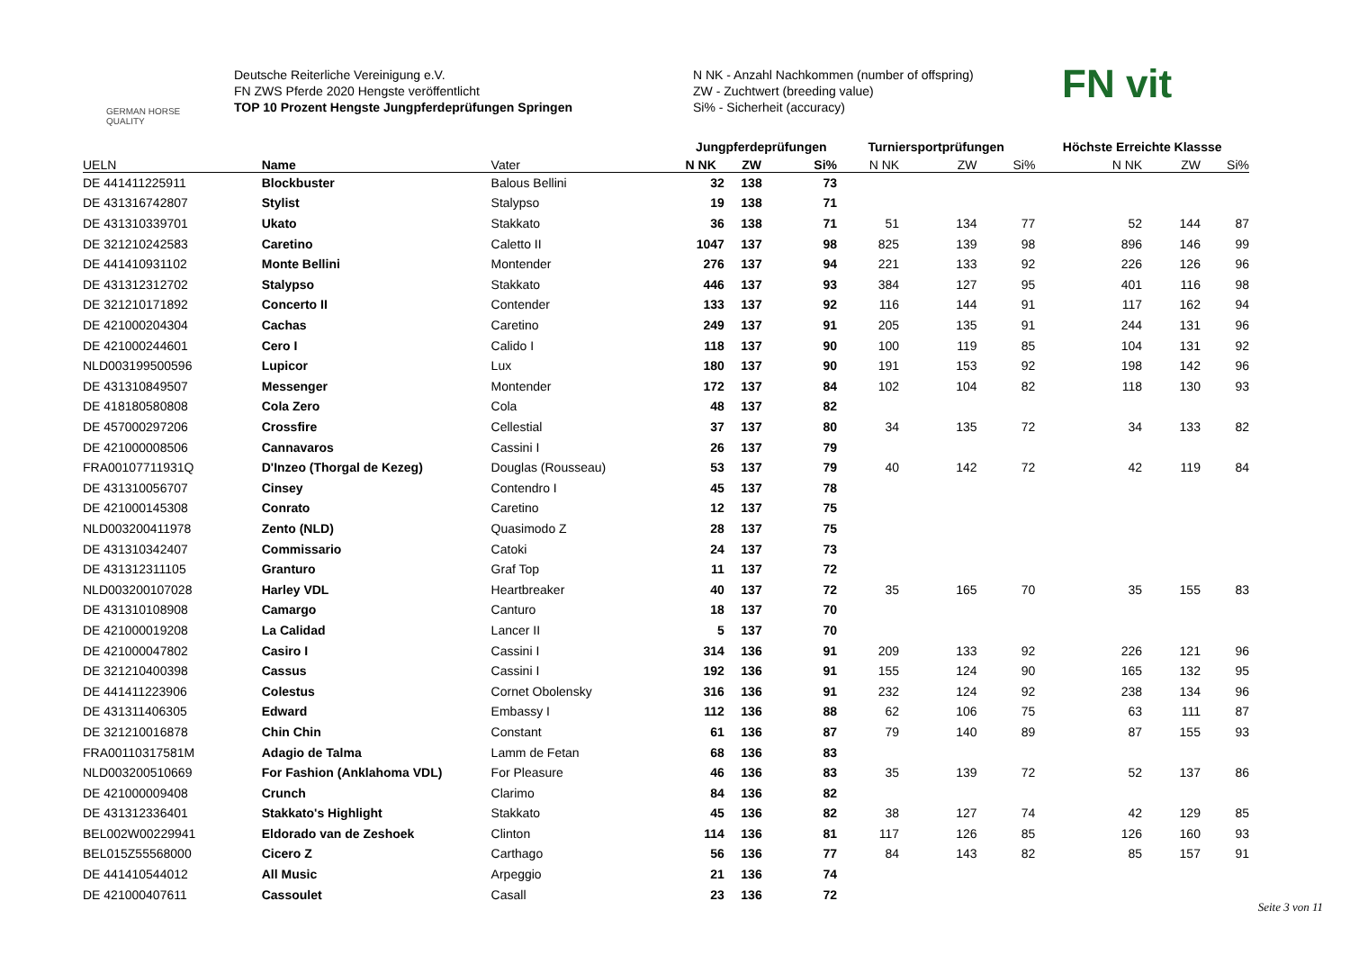GERMAN HORSE
QUALITY
Deutsche Reiterliche Vereinigung e.V.
FN ZWS Pferde 2020 Hengste veröffentlicht
TOP 10 Prozent Hengste Jungpferdeprüfungen Springen
N NK - Anzahl Nachkommen (number of offspring)
ZW - Zuchtwert (breeding value)
Si% - Sicherheit (accuracy)
FN vit
| | | | Jungpferdeprüfungen | | | Turniersportprüfungen | | | Höchste Erreichte Klassse | | |
| --- | --- | --- | --- | --- | --- | --- | --- | --- | --- | --- | --- |
| UELN | Name | Vater | N NK | ZW | Si% | N NK | ZW | Si% | N NK | ZW | Si% |
| DE 441411225911 | Blockbuster | Balous Bellini | 32 | 138 | 73 | | | | | | |
| DE 431316742807 | Stylist | Stalypso | 19 | 138 | 71 | | | | | | |
| DE 431310339701 | Ukato | Stakkato | 36 | 138 | 71 | 51 | 134 | 77 | 52 | 144 | 87 |
| DE 321210242583 | Caretino | Caletto II | 1047 | 137 | 98 | 825 | 139 | 98 | 896 | 146 | 99 |
| DE 441410931102 | Monte Bellini | Montender | 276 | 137 | 94 | 221 | 133 | 92 | 226 | 126 | 96 |
| DE 431312312702 | Stalypso | Stakkato | 446 | 137 | 93 | 384 | 127 | 95 | 401 | 116 | 98 |
| DE 321210171892 | Concerto II | Contender | 133 | 137 | 92 | 116 | 144 | 91 | 117 | 162 | 94 |
| DE 421000204304 | Cachas | Caretino | 249 | 137 | 91 | 205 | 135 | 91 | 244 | 131 | 96 |
| DE 421000244601 | Cero I | Calido I | 118 | 137 | 90 | 100 | 119 | 85 | 104 | 131 | 92 |
| NLD003199500596 | Lupicor | Lux | 180 | 137 | 90 | 191 | 153 | 92 | 198 | 142 | 96 |
| DE 431310849507 | Messenger | Montender | 172 | 137 | 84 | 102 | 104 | 82 | 118 | 130 | 93 |
| DE 418180580808 | Cola Zero | Cola | 48 | 137 | 82 | | | | | | |
| DE 457000297206 | Crossfire | Cellestial | 37 | 137 | 80 | 34 | 135 | 72 | 34 | 133 | 82 |
| DE 421000008506 | Cannavaros | Cassini I | 26 | 137 | 79 | | | | | | |
| FRA00107711931Q | D'Inzeo (Thorgal de Kezeg) | Douglas (Rousseau) | 53 | 137 | 79 | 40 | 142 | 72 | 42 | 119 | 84 |
| DE 431310056707 | Cinsey | Contendro I | 45 | 137 | 78 | | | | | | |
| DE 421000145308 | Conrato | Caretino | 12 | 137 | 75 | | | | | | |
| NLD003200411978 | Zento (NLD) | Quasimodo Z | 28 | 137 | 75 | | | | | | |
| DE 431310342407 | Commissario | Catoki | 24 | 137 | 73 | | | | | | |
| DE 431312311105 | Granturo | Graf Top | 11 | 137 | 72 | | | | | | |
| NLD003200107028 | Harley VDL | Heartbreaker | 40 | 137 | 72 | 35 | 165 | 70 | 35 | 155 | 83 |
| DE 431310108908 | Camargo | Canturo | 18 | 137 | 70 | | | | | | |
| DE 421000019208 | La Calidad | Lancer II | 5 | 137 | 70 | | | | | | |
| DE 421000047802 | Casiro I | Cassini I | 314 | 136 | 91 | 209 | 133 | 92 | 226 | 121 | 96 |
| DE 321210400398 | Cassus | Cassini I | 192 | 136 | 91 | 155 | 124 | 90 | 165 | 132 | 95 |
| DE 441411223906 | Colestus | Cornet Obolensky | 316 | 136 | 91 | 232 | 124 | 92 | 238 | 134 | 96 |
| DE 431311406305 | Edward | Embassy I | 112 | 136 | 88 | 62 | 106 | 75 | 63 | 111 | 87 |
| DE 321210016878 | Chin Chin | Constant | 61 | 136 | 87 | 79 | 140 | 89 | 87 | 155 | 93 |
| FRA00110317581M | Adagio de Talma | Lamm de Fetan | 68 | 136 | 83 | | | | | | |
| NLD003200510669 | For Fashion (Anklahoma VDL) | For Pleasure | 46 | 136 | 83 | 35 | 139 | 72 | 52 | 137 | 86 |
| DE 421000009408 | Crunch | Clarimo | 84 | 136 | 82 | | | | | | |
| DE 431312336401 | Stakkato's Highlight | Stakkato | 45 | 136 | 82 | 38 | 127 | 74 | 42 | 129 | 85 |
| BEL002W00229941 | Eldorado van de Zeshoek | Clinton | 114 | 136 | 81 | 117 | 126 | 85 | 126 | 160 | 93 |
| BEL015Z55568000 | Cicero Z | Carthago | 56 | 136 | 77 | 84 | 143 | 82 | 85 | 157 | 91 |
| DE 441410544012 | All Music | Arpeggio | 21 | 136 | 74 | | | | | | |
| DE 421000407611 | Cassoulet | Casall | 23 | 136 | 72 | | | | | | |
Seite 3 von 11